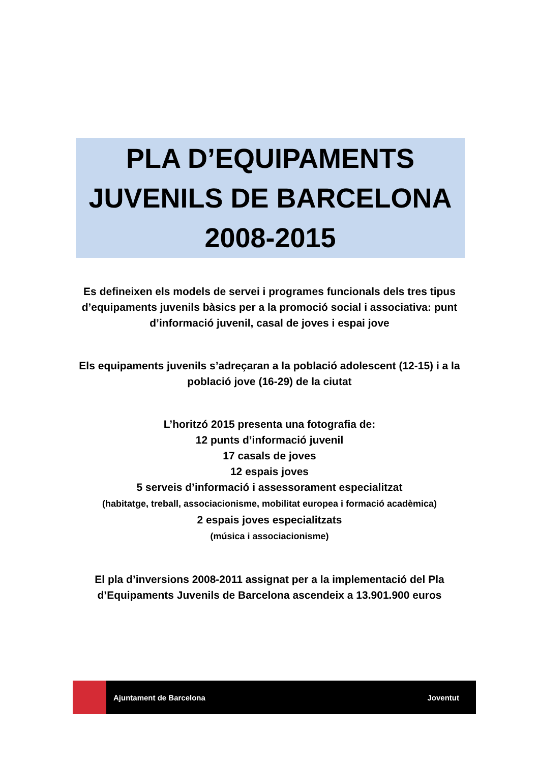PLA D’EQUIPAMENTS
JUVENILS DE BARCELONA
2008-2015
Es defineixen els models de servei i programes funcionals dels tres tipus d’equipaments juvenils bàsics per a la promoció social i associativa: punt d’informació juvenil, casal de joves i espai jove
Els equipaments juvenils s’adreçaran a la població adolescent (12-15) i a la població jove (16-29) de la ciutat
L’horitzó 2015 presenta una fotografia de:
12 punts d’informació juvenil
17 casals de joves
12 espais joves
5 serveis d’informació i assessorament especialitzat
(habitatge, treball, associacionisme, mobilitat europea i formació acadèmica)
2 espais joves especialitzats
(música i associacionisme)
El pla d’inversions 2008-2011 assignat per a la implementació del Pla d’Equipaments Juvenils de Barcelona ascendeix a 13.901.900 euros
Ajuntament de Barcelona Joventut